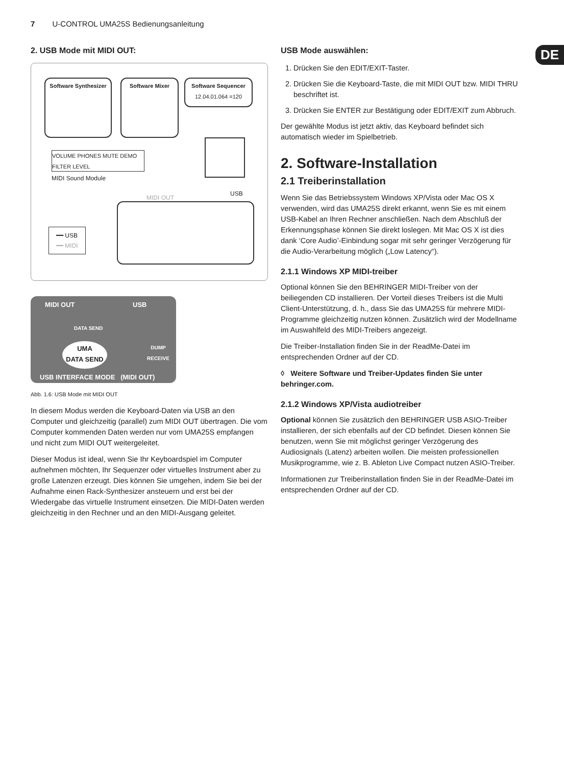7 U-CONTROL UMA25S Bedienungsanleitung
DE
2. USB Mode mit MIDI OUT:
Software Synthesizer
Software Mixer
Software Sequencer
12.04.01.064 =120
VOLUME PHONES MUTE DEMO FILTER LEVEL
MIDI Sound Module
MIDI OUT
USB
━━ USB
━━ MIDI
MIDI OUT USB
DATA SEND
UMA
DATA SEND
DUMP
RECEIVE
USB INTERFACE MODE (MIDI OUT)
Abb. 1.6: USB Mode mit MIDI OUT
In diesem Modus werden die Keyboard-Daten via USB an den Computer und gleichzeitig (parallel) zum MIDI OUT übertragen. Die vom Computer kommenden Daten werden nur vom UMA25S empfangen und nicht zum MIDI OUT weitergeleitet.
Dieser Modus ist ideal, wenn Sie Ihr Keyboardspiel im Computer aufnehmen möchten, Ihr Sequenzer oder virtuelles Instrument aber zu große Latenzen erzeugt. Dies können Sie umgehen, indem Sie bei der Aufnahme einen Rack-Synthesizer ansteuern und erst bei der Wiedergabe das virtuelle Instrument einsetzen. Die MIDI-Daten werden gleichzeitig in den Rechner und an den MIDI-Ausgang geleitet.
USB Mode auswählen:
1. Drücken Sie den EDIT/EXIT-Taster.
2. Drücken Sie die Keyboard-Taste, die mit MIDI OUT bzw. MIDI THRU beschriftet ist.
3. Drücken Sie ENTER zur Bestätigung oder EDIT/EXIT zum Abbruch.
Der gewählte Modus ist jetzt aktiv, das Keyboard befindet sich automatisch wieder im Spielbetrieb.
2. Software-Installation
2.1 Treiberinstallation
Wenn Sie das Betriebssystem Windows XP/Vista oder Mac OS X verwenden, wird das UMA25S direkt erkannt, wenn Sie es mit einem USB-Kabel an Ihren Rechner anschließen. Nach dem Abschluß der Erkennungsphase können Sie direkt loslegen. Mit Mac OS X ist dies dank ‘Core Audio’-Einbindung sogar mit sehr geringer Verzögerung für die Audio-Verarbeitung möglich („Low Latency“).
2.1.1 Windows XP MIDI-treiber
Optional können Sie den BEHRINGER MIDI-Treiber von der beiliegenden CD installieren. Der Vorteil dieses Treibers ist die Multi Client-Unterstützung, d. h., dass Sie das UMA25S für mehrere MIDI-Programme gleichzeitig nutzen können. Zusätzlich wird der Modellname im Auswahlfeld des MIDI-Treibers angezeigt.
Die Treiber-Installation finden Sie in der ReadMe-Datei im entsprechenden Ordner auf der CD.
◊ Weitere Software und Treiber-Updates finden Sie unter behringer.com.
2.1.2 Windows XP/Vista audiotreiber
Optional können Sie zusätzlich den BEHRINGER USB ASIO-Treiber installieren, der sich ebenfalls auf der CD befindet. Diesen können Sie benutzen, wenn Sie mit möglichst geringer Verzögerung des Audiosignals (Latenz) arbeiten wollen. Die meisten professionellen Musikprogramme, wie z. B. Ableton Live Compact nutzen ASIO-Treiber.
Informationen zur Treiberinstallation finden Sie in der ReadMe-Datei im entsprechenden Ordner auf der CD.